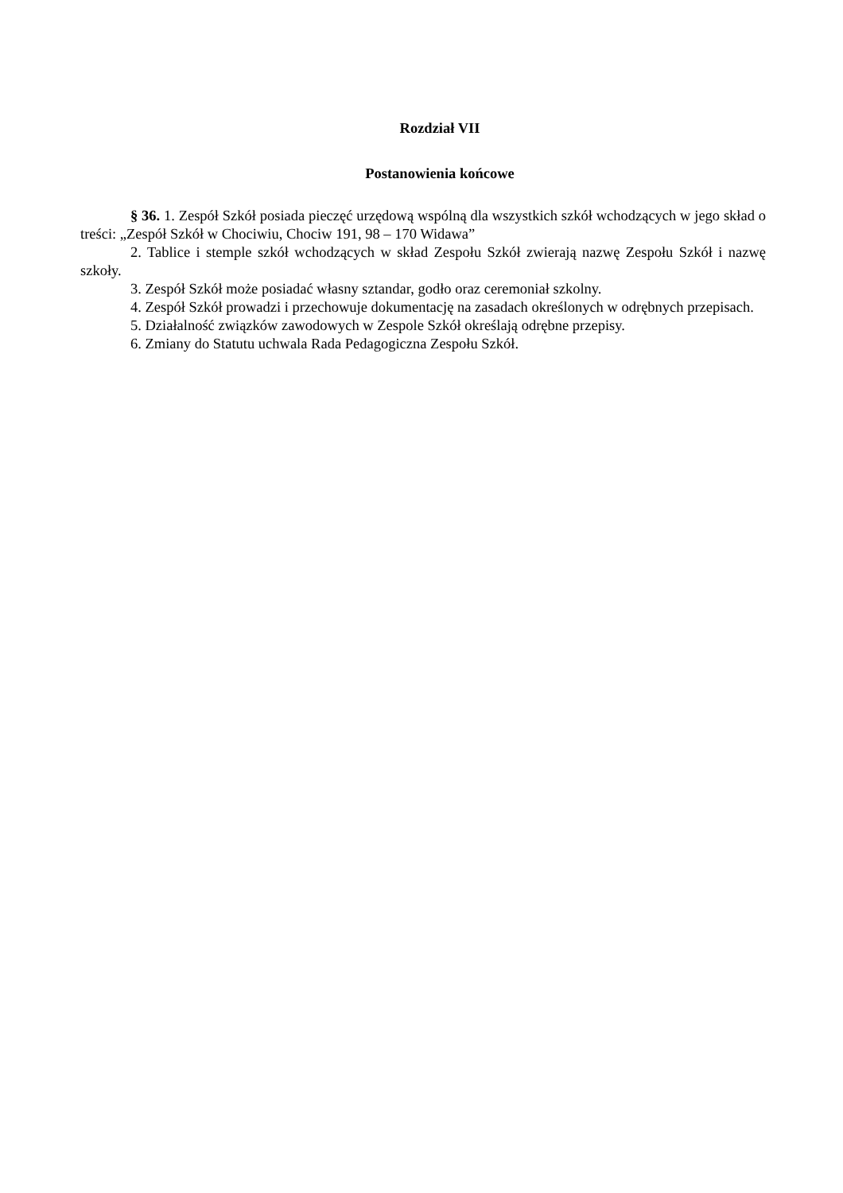Rozdział VII
Postanowienia końcowe
§ 36. 1. Zespół Szkół posiada pieczęć urzędową wspólną dla wszystkich szkół wchodzących w jego skład o treści: „Zespół Szkół w Chociwiu, Chociw 191, 98 – 170 Widawa”
2. Tablice i stemple szkół wchodzących w skład Zespołu Szkół zwierają nazwę Zespołu Szkół i nazwę szkoły.
3. Zespół Szkół może posiadać własny sztandar, godło oraz ceremoniał szkolny.
4. Zespół Szkół prowadzi i przechowuje dokumentację na zasadach określonych w odrębnych przepisach.
5. Działalność związków zawodowych w Zespole Szkół określają odrębne przepisy.
6. Zmiany do Statutu uchwala Rada Pedagogiczna Zespołu Szkół.